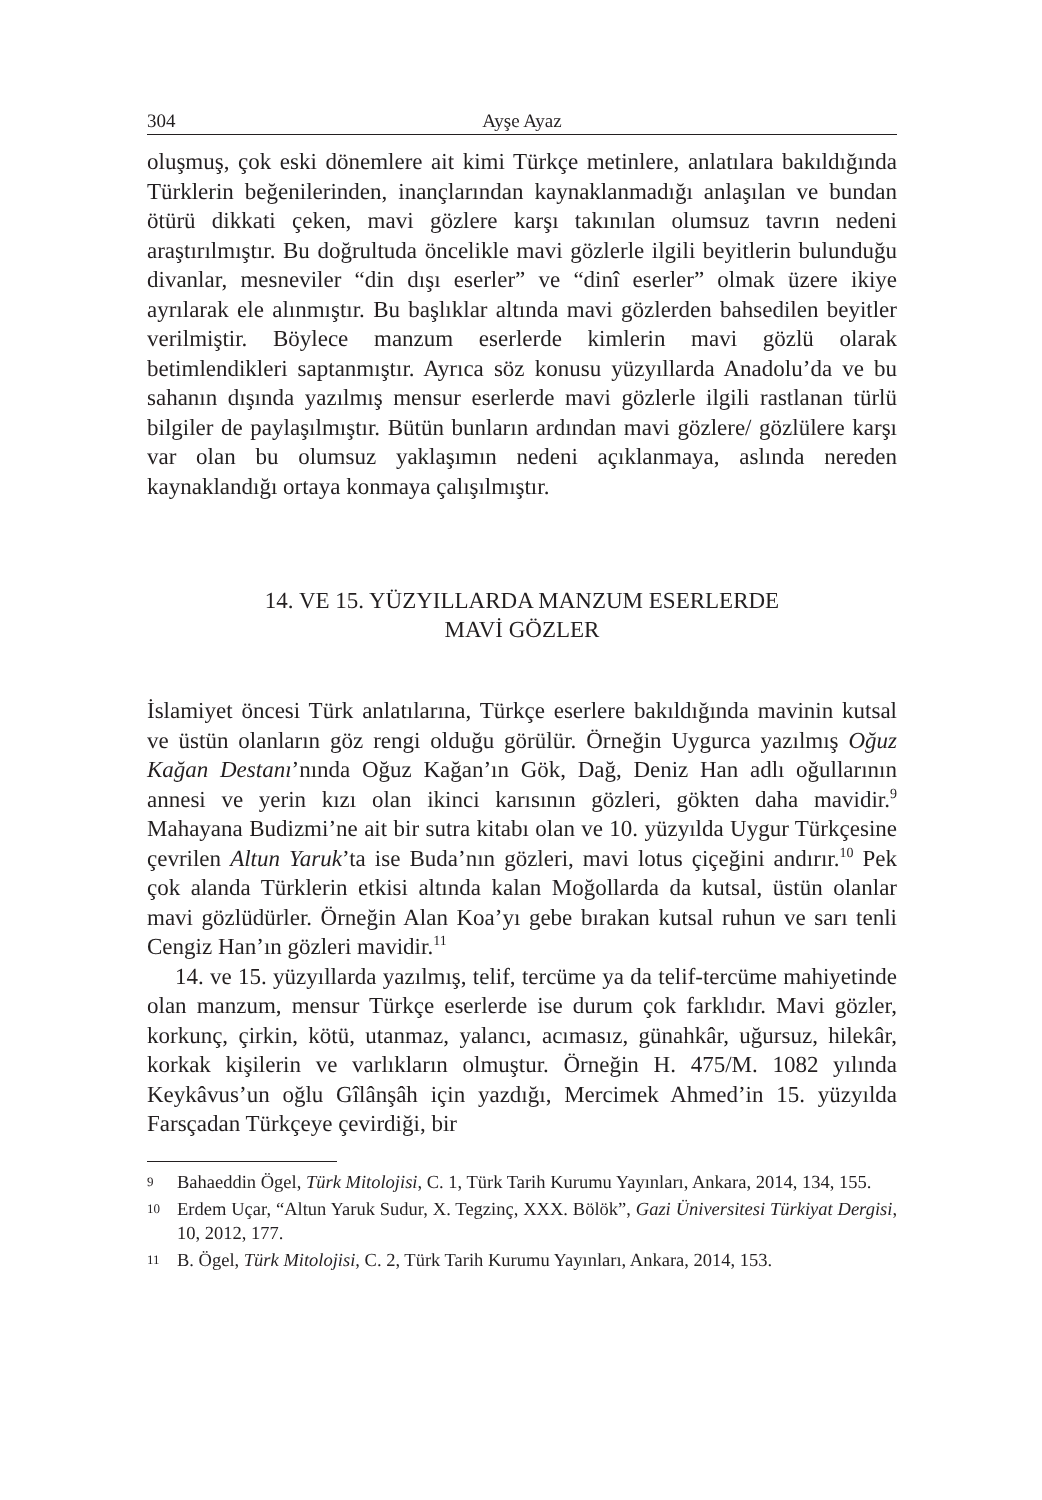304 Ayşe Ayaz
oluşmuş, çok eski dönemlere ait kimi Türkçe metinlere, anlatılara bakıldığında Türklerin beğenilerinden, inançlarından kaynaklanmadığı anlaşılan ve bundan ötürü dikkati çeken, mavi gözlere karşı takınılan olumsuz tavrın nedeni araştırılmıştır. Bu doğrultuda öncelikle mavi gözlerle ilgili beyitlerin bulunduğu divanlar, mesneviler “din dışı eserler” ve “dinî eserler” olmak üzere ikiye ayrılarak ele alınmıştır. Bu başlıklar altında mavi gözlerden bahsedilen beyitler verilmiştir. Böylece manzum eserlerde kimlerin mavi gözlü olarak betimlendikleri saptanmıştır. Ayrıca söz konusu yüzyıllarda Anadolu’da ve bu sahanın dışında yazılmış mensur eserlerde mavi gözlerle ilgili rastlanan türlü bilgiler de paylaşılmıştır. Bütün bunların ardından mavi gözlere/ gözlülere karşı var olan bu olumsuz yaklaşımın nedeni açıklanmaya, aslında nereden kaynaklandığı ortaya konmaya çalışılmıştır.
14. VE 15. YÜZYILLARDA MANZUM ESERLERDE
MAVİ GÖZLER
İslamiyet öncesi Türk anlatılarına, Türkçe eserlere bakıldığında mavinin kutsal ve üstün olanların göz rengi olduğu görülür. Örneğin Uygurca yazılmış Oğuz Kağan Destanı’nında Oğuz Kağan’ın Gök, Dağ, Deniz Han adlı oğullarının annesi ve yerin kızı olan ikinci karısının gözleri, gökten daha mavidir.<sup>9</sup> Mahayana Budizmi’ne ait bir sutra kitabı olan ve 10. yüzyılda Uygur Türkçesine çevrilen Altun Yaruk’ta ise Buda’nın gözleri, mavi lotus çiçeğini andırır.<sup>10</sup> Pek çok alanda Türklerin etkisi altında kalan Moğollarda da kutsal, üstün olanlar mavi gözlüdürler. Örneğin Alan Koa’yı gebe bırakan kutsal ruhun ve sarı tenli Cengiz Han’ın gözleri mavidir.<sup>11</sup>
14. ve 15. yüzyıllarda yazılmış, telif, tercüme ya da telif-tercüme mahiyetinde olan manzum, mensur Türkçe eserlerde ise durum çok farklıdır. Mavi gözler, korkunç, çirkin, kötü, utanmaz, yalancı, acımasız, günahkâr, uğursuz, hilekâr, korkak kişilerin ve varlıkların olmuştur. Örneğin H. 475/M. 1082 yılında Keykâvus’un oğlu Gîlânşâh için yazdığı, Mercimek Ahmed’in 15. yüzyılda Farsçadan Türkçeye çevirdiği, bir
9 Bahaeddin Ögel, Türk Mitolojisi, C. 1, Türk Tarih Kurumu Yayınları, Ankara, 2014, 134, 155.
10 Erdem Uçar, “Altun Yaruk Sudur, X. Tegzinç, XXX. Bölök”, Gazi Üniversitesi Türkiyat Dergisi, 10, 2012, 177.
11 B. Ögel, Türk Mitolojisi, C. 2, Türk Tarih Kurumu Yayınları, Ankara, 2014, 153.